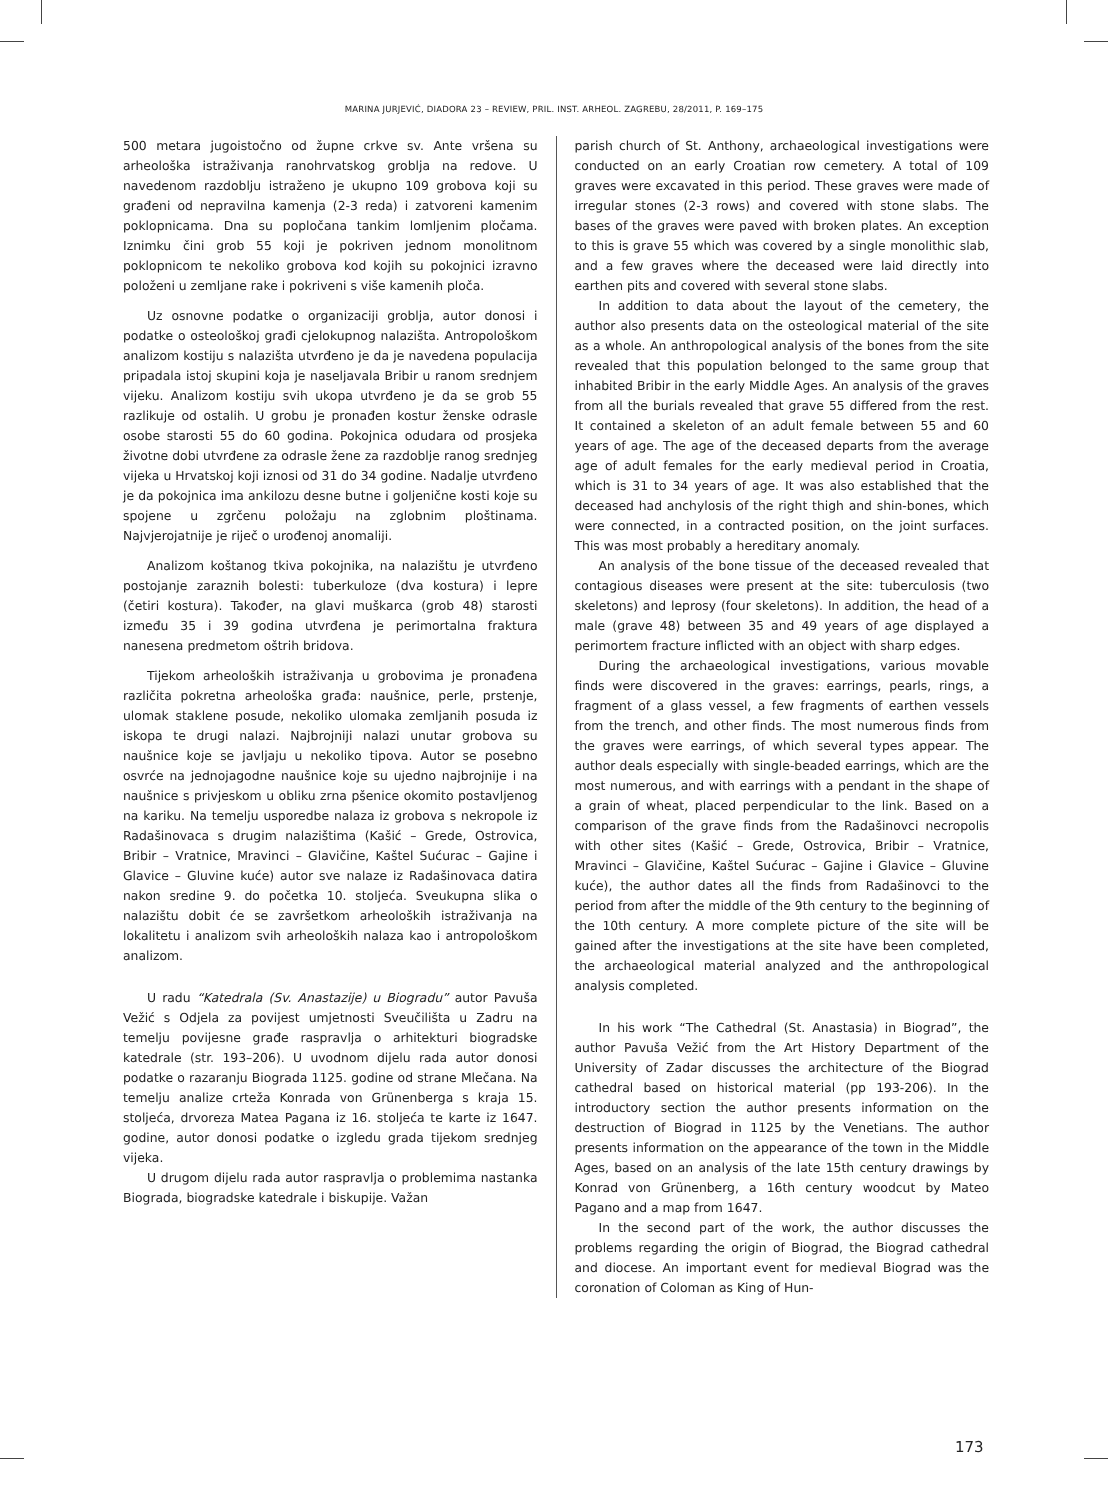MARINA JURJEVIĆ, DIADORA 23 – REVIEW, PRIL. INST. ARHEOL. ZAGREBU, 28/2011, P. 169–175
500 metara jugoistočno od župne crkve sv. Ante vršena su arheološka istraživanja ranohrvatskog groblja na redove. U navedenom razdoblju istraženo je ukupno 109 grobova koji su građeni od nepravilna kamenja (2-3 reda) i zatvoreni kamenim poklopnicama. Dna su popločana tankim lomljenim pločama. Iznimku čini grob 55 koji je pokriven jednom monolitnom poklopnicom te nekoliko grobova kod kojih su pokojnici izravno položeni u zemljane rake i pokriveni s više kamenih ploča.
Uz osnovne podatke o organizaciji groblja, autor donosi i podatke o osteološkoj građi cjelokupnog nalazišta. Antropološkom analizom kostiju s nalazišta utvrđeno je da je navedena populacija pripadala istoj skupini koja je naseljavala Bribir u ranom srednjem vijeku. Analizom kostiju svih ukopa utvrđeno je da se grob 55 razlikuje od ostalih. U grobu je pronađen kostur ženske odrasle osobe starosti 55 do 60 godina. Pokojnica odudara od prosjeka životne dobi utvrđene za odrasle žene za razdoblje ranog srednjeg vijeka u Hrvatskoj koji iznosi od 31 do 34 godine. Nadalje utvrđeno je da pokojnica ima ankilozu desne butne i goljenične kosti koje su spojene u zgrčenu položaju na zglobnim ploštinama. Najvjerojatnije je riječ o urođenoj anomaliji.
Analizom koštanog tkiva pokojnika, na nalazištu je utvrđeno postojanje zaraznih bolesti: tuberkuloze (dva kostura) i lepre (četiri kostura). Također, na glavi muškarca (grob 48) starosti između 35 i 39 godina utvrđena je perimortalna fraktura nanesena predmetom oštrih bridova.
Tijekom arheoloških istraživanja u grobovima je pronađena različita pokretna arheološka građa: naušnice, perle, prstenje, ulomak staklene posude, nekoliko ulomaka zemljanih posuda iz iskopa te drugi nalazi. Najbrojniji nalazi unutar grobova su naušnice koje se javljaju u nekoliko tipova. Autor se posebno osvrće na jednojagodne naušnice koje su ujedno najbrojnije i na naušnice s privjeskom u obliku zrna pšenice okomito postavljenog na kariku. Na temelju usporedbe nalaza iz grobova s nekropole iz Radašinovaca s drugim nalazištima (Kašić – Grede, Ostrovica, Bribir – Vratnice, Mravinci – Glavičine, Kaštel Sućurac – Gajine i Glavice – Gluvine kuće) autor sve nalaze iz Radašinovaca datira nakon sredine 9. do početka 10. stoljeća. Sveukupna slika o nalazištu dobit će se završetkom arheoloških istraživanja na lokalitetu i analizom svih arheoloških nalaza kao i antropološkom analizom.
U radu “Katedrala (Sv. Anastazije) u Biogradu” autor Pavuša Vežić s Odjela za povijest umjetnosti Sveučilišta u Zadru na temelju povijesne građe raspravlja o arhitekturi biogradske katedrale (str. 193–206). U uvodnom dijelu rada autor donosi podatke o razaranju Biograda 1125. godine od strane Mlečana. Na temelju analize crteža Konrada von Grünenberga s kraja 15. stoljeća, drvoreza Matea Pagana iz 16. stoljeća te karte iz 1647. godine, autor donosi podatke o izgledu grada tijekom srednjeg vijeka.
U drugom dijelu rada autor raspravlja o problemima nastanka Biograda, biogradske katedrale i biskupije. Važan
parish church of St. Anthony, archaeological investigations were conducted on an early Croatian row cemetery. A total of 109 graves were excavated in this period. These graves were made of irregular stones (2-3 rows) and covered with stone slabs. The bases of the graves were paved with broken plates. An exception to this is grave 55 which was covered by a single monolithic slab, and a few graves where the deceased were laid directly into earthen pits and covered with several stone slabs.
In addition to data about the layout of the cemetery, the author also presents data on the osteological material of the site as a whole. An anthropological analysis of the bones from the site revealed that this population belonged to the same group that inhabited Bribir in the early Middle Ages. An analysis of the graves from all the burials revealed that grave 55 differed from the rest. It contained a skeleton of an adult female between 55 and 60 years of age. The age of the deceased departs from the average age of adult females for the early medieval period in Croatia, which is 31 to 34 years of age. It was also established that the deceased had anchylosis of the right thigh and shin-bones, which were connected, in a contracted position, on the joint surfaces. This was most probably a hereditary anomaly.
An analysis of the bone tissue of the deceased revealed that contagious diseases were present at the site: tuberculosis (two skeletons) and leprosy (four skeletons). In addition, the head of a male (grave 48) between 35 and 49 years of age displayed a perimortem fracture inflicted with an object with sharp edges.
During the archaeological investigations, various movable finds were discovered in the graves: earrings, pearls, rings, a fragment of a glass vessel, a few fragments of earthen vessels from the trench, and other finds. The most numerous finds from the graves were earrings, of which several types appear. The author deals especially with single-beaded earrings, which are the most numerous, and with earrings with a pendant in the shape of a grain of wheat, placed perpendicular to the link. Based on a comparison of the grave finds from the Radašinovci necropolis with other sites (Kašić – Grede, Ostrovica, Bribir – Vratnice, Mravinci – Glavičine, Kaštel Sućurac – Gajine i Glavice – Gluvine kuće), the author dates all the finds from Radašinovci to the period from after the middle of the 9th century to the beginning of the 10th century. A more complete picture of the site will be gained after the investigations at the site have been completed, the archaeological material analyzed and the anthropological analysis completed.
In his work “The Cathedral (St. Anastasia) in Biograd”, the author Pavuša Vežić from the Art History Department of the University of Zadar discusses the architecture of the Biograd cathedral based on historical material (pp 193-206). In the introductory section the author presents information on the destruction of Biograd in 1125 by the Venetians. The author presents information on the appearance of the town in the Middle Ages, based on an analysis of the late 15th century drawings by Konrad von Grünenberg, a 16th century woodcut by Mateo Pagano and a map from 1647.
In the second part of the work, the author discusses the problems regarding the origin of Biograd, the Biograd cathedral and diocese. An important event for medieval Biograd was the coronation of Coloman as King of Hun-
173